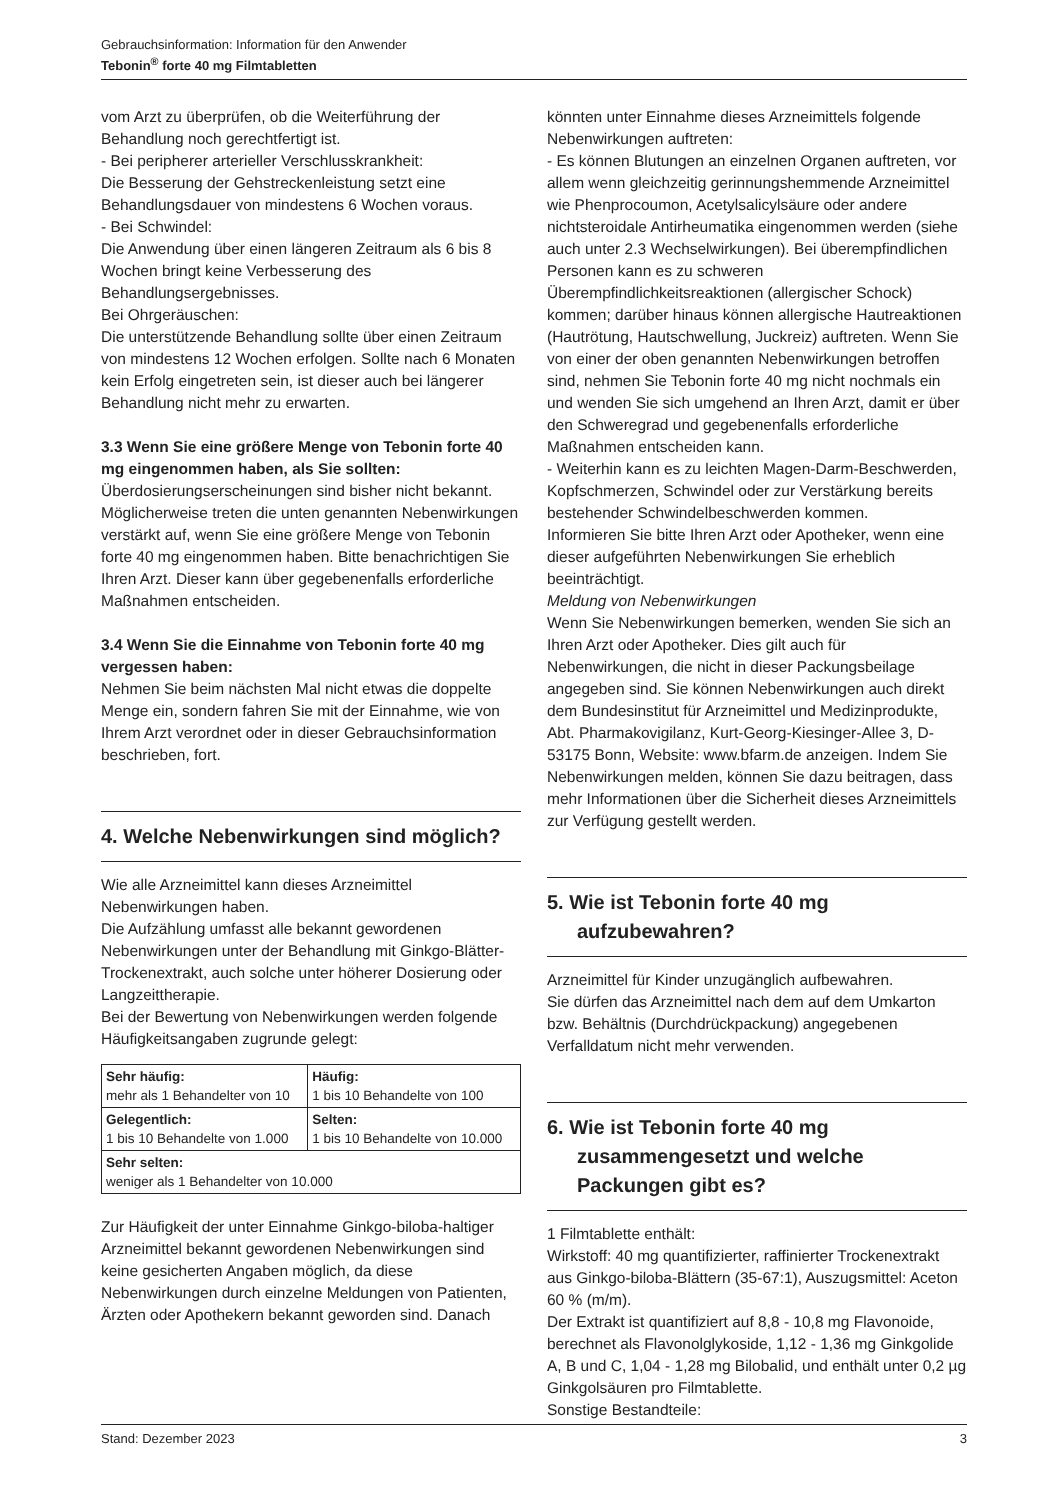Gebrauchsinformation: Information für den Anwender
Tebonin<sup>®</sup> forte 40 mg Filmtabletten
vom Arzt zu überprüfen, ob die Weiterführung der Behandlung noch gerechtfertigt ist.
- Bei peripherer arterieller Verschlusskrankheit:
Die Besserung der Gehstreckenleistung setzt eine Behandlungsdauer von mindestens 6 Wochen voraus.
- Bei Schwindel:
Die Anwendung über einen längeren Zeitraum als 6 bis 8 Wochen bringt keine Verbesserung des Behandlungsergebnisses.
Bei Ohrgeräuschen:
Die unterstützende Behandlung sollte über einen Zeitraum von mindestens 12 Wochen erfolgen. Sollte nach 6 Monaten kein Erfolg eingetreten sein, ist dieser auch bei längerer Behandlung nicht mehr zu erwarten.
3.3 Wenn Sie eine größere Menge von Tebonin forte 40 mg eingenommen haben, als Sie sollten:
Überdosierungserscheinungen sind bisher nicht bekannt. Möglicherweise treten die unten genannten Nebenwirkungen verstärkt auf, wenn Sie eine größere Menge von Tebonin forte 40 mg eingenommen haben. Bitte benachrichtigen Sie Ihren Arzt. Dieser kann über gegebenenfalls erforderliche Maßnahmen entscheiden.
3.4 Wenn Sie die Einnahme von Tebonin forte 40 mg vergessen haben:
Nehmen Sie beim nächsten Mal nicht etwas die doppelte Menge ein, sondern fahren Sie mit der Einnahme, wie von Ihrem Arzt verordnet oder in dieser Gebrauchsinformation beschrieben, fort.
4. Welche Nebenwirkungen sind möglich?
Wie alle Arzneimittel kann dieses Arzneimittel Nebenwirkungen haben.
Die Aufzählung umfasst alle bekannt gewordenen Nebenwirkungen unter der Behandlung mit Ginkgo-Blätter-Trockenextrakt, auch solche unter höherer Dosierung oder Langzeittherapie.
Bei der Bewertung von Nebenwirkungen werden folgende Häufigkeitsangaben zugrunde gelegt:
| Sehr häufig: mehr als 1 Behandelter von 10 | Häufig: 1 bis 10 Behandelte von 100 |
| Gelegentlich: 1 bis 10 Behandelte von 1.000 | Selten: 1 bis 10 Behandelte von 10.000 |
| Sehr selten: weniger als 1 Behandelter von 10.000 | |
Zur Häufigkeit der unter Einnahme Ginkgo-biloba-haltiger Arzneimittel bekannt gewordenen Nebenwirkungen sind keine gesicherten Angaben möglich, da diese Nebenwirkungen durch einzelne Meldungen von Patienten, Ärzten oder Apothekern bekannt geworden sind. Danach
könnten unter Einnahme dieses Arzneimittels folgende Nebenwirkungen auftreten:
- Es können Blutungen an einzelnen Organen auftreten, vor allem wenn gleichzeitig gerinnungshemmende Arzneimittel wie Phenprocoumon, Acetylsalicylsäure oder andere nichtsteroidale Antirheumatika eingenommen werden (siehe auch unter 2.3 Wechselwirkungen). Bei überempfindlichen Personen kann es zu schweren Überempfindlichkeitsreaktionen (allergischer Schock) kommen; darüber hinaus können allergische Hautreaktionen (Hautrötung, Hautschwellung, Juckreiz) auftreten. Wenn Sie von einer der oben genannten Nebenwirkungen betroffen sind, nehmen Sie Tebonin forte 40 mg nicht nochmals ein und wenden Sie sich umgehend an Ihren Arzt, damit er über den Schweregrad und gegebenenfalls erforderliche Maßnahmen entscheiden kann.
- Weiterhin kann es zu leichten Magen-Darm-Beschwerden, Kopfschmerzen, Schwindel oder zur Verstärkung bereits bestehender Schwindelbeschwerden kommen.
Informieren Sie bitte Ihren Arzt oder Apotheker, wenn eine dieser aufgeführten Nebenwirkungen Sie erheblich beeinträchtigt.
Meldung von Nebenwirkungen
Wenn Sie Nebenwirkungen bemerken, wenden Sie sich an Ihren Arzt oder Apotheker. Dies gilt auch für Nebenwirkungen, die nicht in dieser Packungsbeilage angegeben sind. Sie können Nebenwirkungen auch direkt dem Bundesinstitut für Arzneimittel und Medizinprodukte, Abt. Pharmakovigilanz, Kurt-Georg-Kiesinger-Allee 3, D-53175 Bonn, Website: www.bfarm.de anzeigen. Indem Sie Nebenwirkungen melden, können Sie dazu beitragen, dass mehr Informationen über die Sicherheit dieses Arzneimittels zur Verfügung gestellt werden.
5. Wie ist Tebonin forte 40 mg aufzubewahren?
Arzneimittel für Kinder unzugänglich aufbewahren.
Sie dürfen das Arzneimittel nach dem auf dem Umkarton bzw. Behältnis (Durchdrückpackung) angegebenen Verfalldatum nicht mehr verwenden.
6. Wie ist Tebonin forte 40 mg zusammengesetzt und welche Packungen gibt es?
1 Filmtablette enthält:
Wirkstoff: 40 mg quantifizierter, raffinierter Trockenextrakt aus Ginkgo-biloba-Blättern (35-67:1), Auszugsmittel: Aceton 60 % (m/m).
Der Extrakt ist quantifiziert auf 8,8 - 10,8 mg Flavonoide, berechnet als Flavonolglykoside, 1,12 - 1,36 mg Ginkgolide A, B und C, 1,04 - 1,28 mg Bilobalid, und enthält unter 0,2 µg Ginkgolsäuren pro Filmtablette.
Sonstige Bestandteile:
Stand: Dezember 2023 3